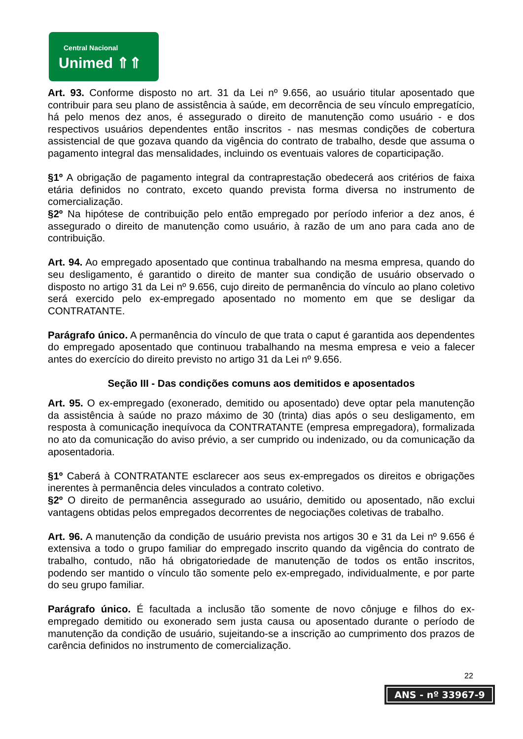Central Nacional
Unimed ⇑⇑
Art. 93. Conforme disposto no art. 31 da Lei nº 9.656, ao usuário titular aposentado que contribuir para seu plano de assistência à saúde, em decorrência de seu vínculo empregatício, há pelo menos dez anos, é assegurado o direito de manutenção como usuário - e dos respectivos usuários dependentes então inscritos - nas mesmas condições de cobertura assistencial de que gozava quando da vigência do contrato de trabalho, desde que assuma o pagamento integral das mensalidades, incluindo os eventuais valores de coparticipação.
§1º A obrigação de pagamento integral da contraprestação obedecerá aos critérios de faixa etária definidos no contrato, exceto quando prevista forma diversa no instrumento de comercialização.
§2º Na hipótese de contribuição pelo então empregado por período inferior a dez anos, é assegurado o direito de manutenção como usuário, à razão de um ano para cada ano de contribuição.
Art. 94. Ao empregado aposentado que continua trabalhando na mesma empresa, quando do seu desligamento, é garantido o direito de manter sua condição de usuário observado o disposto no artigo 31 da Lei nº 9.656, cujo direito de permanência do vínculo ao plano coletivo será exercido pelo ex-empregado aposentado no momento em que se desligar da CONTRATANTE.
Parágrafo único. A permanência do vínculo de que trata o caput é garantida aos dependentes do empregado aposentado que continuou trabalhando na mesma empresa e veio a falecer antes do exercício do direito previsto no artigo 31 da Lei nº 9.656.
Seção III - Das condições comuns aos demitidos e aposentados
Art. 95. O ex-empregado (exonerado, demitido ou aposentado) deve optar pela manutenção da assistência à saúde no prazo máximo de 30 (trinta) dias após o seu desligamento, em resposta à comunicação inequívoca da CONTRATANTE (empresa empregadora), formalizada no ato da comunicação do aviso prévio, a ser cumprido ou indenizado, ou da comunicação da aposentadoria.
§1º Caberá à CONTRATANTE esclarecer aos seus ex-empregados os direitos e obrigações inerentes à permanência deles vinculados a contrato coletivo.
§2º O direito de permanência assegurado ao usuário, demitido ou aposentado, não exclui vantagens obtidas pelos empregados decorrentes de negociações coletivas de trabalho.
Art. 96. A manutenção da condição de usuário prevista nos artigos 30 e 31 da Lei nº 9.656 é extensiva a todo o grupo familiar do empregado inscrito quando da vigência do contrato de trabalho, contudo, não há obrigatoriedade de manutenção de todos os então inscritos, podendo ser mantido o vínculo tão somente pelo ex-empregado, individualmente, e por parte do seu grupo familiar.
Parágrafo único. É facultada a inclusão tão somente de novo cônjuge e filhos do ex-empregado demitido ou exonerado sem justa causa ou aposentado durante o período de manutenção da condição de usuário, sujeitando-se a inscrição ao cumprimento dos prazos de carência definidos no instrumento de comercialização.
22
ANS - nº 33967-9